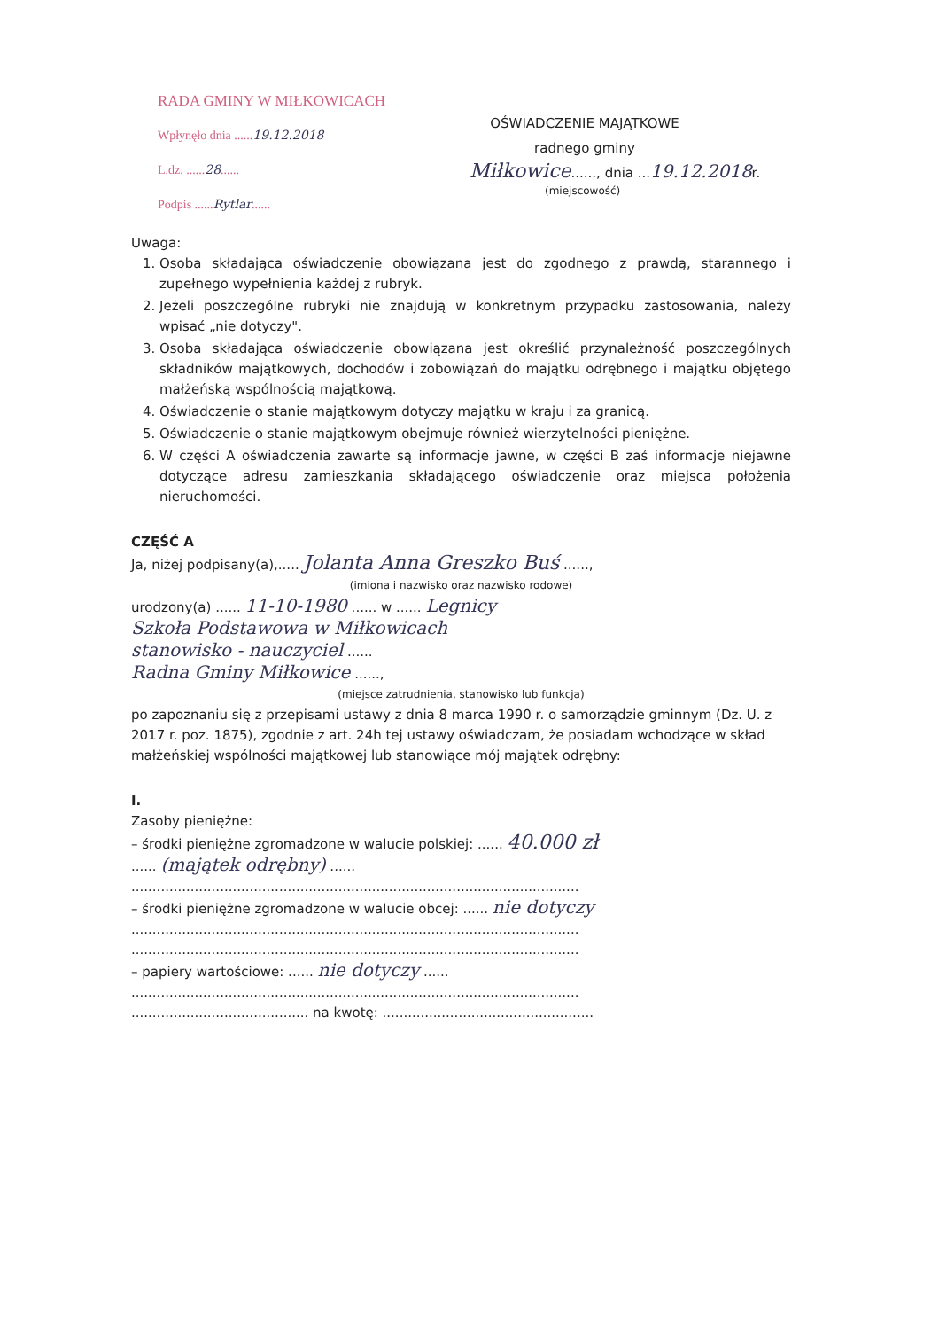RADA GMINY W MIŁKOWICACH
Wpłynęło dnia ......19.12.2018
L.dz. ......28......
Podpis ......Rytlar......
OŚWIADCZENIE MAJĄTKOWE
radnego gminy
Miłkowice......, dnia ...19.12.2018r.
(miejscowość)
Uwaga:
1. Osoba składająca oświadczenie obowiązana jest do zgodnego z prawdą, starannego i zupełnego wypełnienia każdej z rubryk.
2. Jeżeli poszczególne rubryki nie znajdują w konkretnym przypadku zastosowania, należy wpisać „nie dotyczy".
3. Osoba składająca oświadczenie obowiązana jest określić przynależność poszczególnych składników majątkowych, dochodów i zobowiązań do majątku odrębnego i majątku objętego małżeńską wspólnością majątkową.
4. Oświadczenie o stanie majątkowym dotyczy majątku w kraju i za granicą.
5. Oświadczenie o stanie majątkowym obejmuje również wierzytelności pieniężne.
6. W części A oświadczenia zawarte są informacje jawne, w części B zaś informacje niejawne dotyczące adresu zamieszkania składającego oświadczenie oraz miejsca położenia nieruchomości.
CZĘŚĆ A
Ja, niżej podpisany(a),..... Jolanta Anna Greszko Buś ......,
(imiona i nazwisko oraz nazwisko rodowe)
urodzony(a) ...... 11-10-1980 ...... w ...... Legnicy
Szkoła Podstawowa w Miłkowicach
stanowisko - nauczyciel ......
Radna Gminy Miłkowice ......,
(miejsce zatrudnienia, stanowisko lub funkcja)
po zapoznaniu się z przepisami ustawy z dnia 8 marca 1990 r. o samorządzie gminnym (Dz. U. z 2017 r. poz. 1875), zgodnie z art. 24h tej ustawy oświadczam, że posiadam wchodzące w skład małżeńskiej wspólności majątkowej lub stanowiące mój majątek odrębny:
I.
Zasoby pieniężne:
– środki pieniężne zgromadzone w walucie polskiej: ...... 40.000 zł
...... (majątek odrębny) ......
..........................................................................................................
– środki pieniężne zgromadzone w walucie obcej: ...... nie dotyczy
..........................................................................................................
..........................................................................................................
– papiery wartościowe: ...... nie dotyczy ......
..........................................................................................................
.......................................... na kwotę: ..................................................